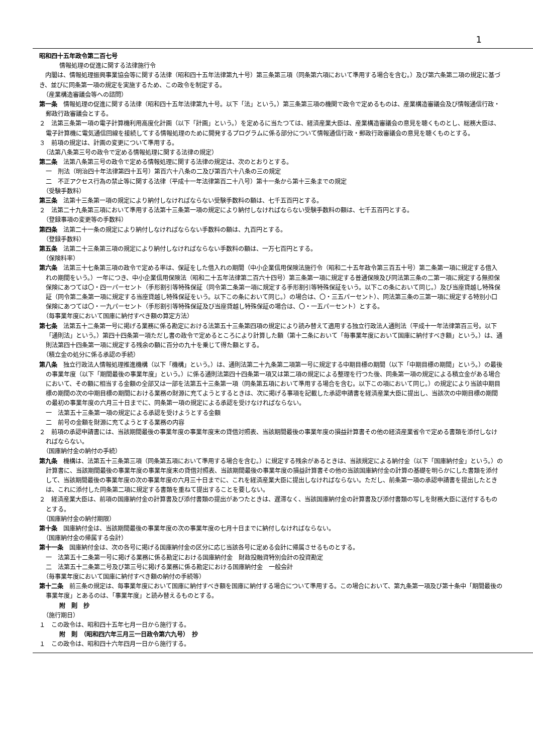1
昭和四十五年政令第二百七号
情報処理の促進に関する法律施行令
　内閣は、情報処理振興事業協会等に関する法律（昭和四十五年法律第九十号）第三条第三項（同条第六項において準用する場合を含む。）及び第六条第二項の規定に基づき、並びに同条第一項の規定を実施するため、この政令を制定する。
（産業構造審議会等への諮問）
第一条　情報処理の促進に関する法律（昭和四十五年法律第九十号。以下「法」という。）第三条第三項の機関で政令で定めるものは、産業構造審議会及び情報通信行政・郵政行政審議会とする。
２　法第三条第一項の電子計算機利用高度化計画（以下「計画」という。）を定めるに当たつては、経済産業大臣は、産業構造審議会の意見を聴くものとし、総務大臣は、電子計算機に電気通信回線を接続してする情報処理のために開発するプログラムに係る部分について情報通信行政・郵政行政審議会の意見を聴くものとする。
３　前項の規定は、計画の変更について準用する。
（法第八条第三号の政令で定める情報処理に関する法律の規定）
第二条　法第八条第三号の政令で定める情報処理に関する法律の規定は、次のとおりとする。
一　刑法（明治四十年法律第四十五号）第百六十八条の二及び第百六十八条の三の規定
二　不正アクセス行為の禁止等に関する法律（平成十一年法律第百二十八号）第十一条から第十三条までの規定
（受験手数料）
第三条　法第十三条第一項の規定により納付しなければならない受験手数料の額は、七千五百円とする。
２　法第二十九条第三項において準用する法第十三条第一項の規定により納付しなければならない受験手数料の額は、七千五百円とする。
（登録事項の変更等の手数料）
第四条　法第二十一条の規定により納付しなければならない手数料の額は、九百円とする。
（登録手数料）
第五条　法第二十三条第三項の規定により納付しなければならない手数料の額は、一万七百円とする。
（保険料率）
第六条　法第三十七条第三項の政令で定める率は、保証をした借入れの期間（中小企業信用保険法施行令（昭和二十五年政令第三百五十号）第二条第一項に規定する借入れの期間をいう。）一年につき、中小企業信用保険法（昭和二十五年法律第二百六十四号）第三条第一項に規定する普通保険及び同法第三条の二第一項に規定する無担保保険にあつては〇・四一パーセント（手形割引等特殊保証（同令第二条第一項に規定する手形割引等特殊保証をいう。以下この条において同じ。）及び当座貸越し特殊保証（同令第二条第一項に規定する当座貸越し特殊保証をいう。以下この条において同じ。）の場合は、〇・三五パーセント）、同法第三条の三第一項に規定する特別小口保険にあつては〇・一九パーセント（手形割引等特殊保証及び当座貸越し特殊保証の場合は、〇・一五パーセント）とする。
（毎事業年度において国庫に納付すべき額の算定方法）
第七条　法第五十二条第一号に掲げる業務に係る勘定における法第五十三条第四項の規定により読み替えて適用する独立行政法人通則法（平成十一年法律第百三号。以下「通則法」という。）第四十四条第一項ただし書の政令で定めるところにより計算した額（第十二条において「毎事業年度において国庫に納付すべき額」という。）は、通則法第四十四条第一項に規定する残余の額に百分の九十を乗じて得た額とする。
（積立金の処分に係る承認の手続）
第八条　独立行政法人情報処理推進機構（以下「機構」という。）は、通則法第二十九条第二項第一号に規定する中期目標の期間（以下「中期目標の期間」という。）の最後の事業年度（以下「期間最後の事業年度」という。）に係る通則法第四十四条第一項又は第二項の規定による整理を行つた後、同条第一項の規定による積立金がある場合において、その額に相当する金額の全部又は一部を法第五十三条第一項（同条第五項において準用する場合を含む。以下この項において同じ。）の規定により当該中期目標の期間の次の中期目標の期間における業務の財源に充てようとするときは、次に掲げる事項を記載した承認申請書を経済産業大臣に提出し、当該次の中期目標の期間の最初の事業年度の六月三十日までに、同条第一項の規定による承認を受けなければならない。
一　法第五十三条第一項の規定による承認を受けようとする金額
二　前号の金額を財源に充てようとする業務の内容
２　前項の承認申請書には、当該期間最後の事業年度の事業年度末の貸借対照表、当該期間最後の事業年度の損益計算書その他の経済産業省令で定める書類を添付しなければならない。
（国庫納付金の納付の手続）
第九条　機構は、法第五十三条第三項（同条第五項において準用する場合を含む。）に規定する残余があるときは、当該規定による納付金（以下「国庫納付金」という。）の計算書に、当該期間最後の事業年度の事業年度末の貸借対照表、当該期間最後の事業年度の損益計算書その他の当該国庫納付金の計算の基礎を明らかにした書類を添付して、当該期間最後の事業年度の次の事業年度の六月三十日までに、これを経済産業大臣に提出しなければならない。ただし、前条第一項の承認申請書を提出したときは、これに添付した同条第二項に規定する書類を重ねて提出することを要しない。
２　経済産業大臣は、前項の国庫納付金の計算書及び添付書類の提出があつたときは、遅滞なく、当該国庫納付金の計算書及び添付書類の写しを財務大臣に送付するものとする。
（国庫納付金の納付期限）
第十条　国庫納付金は、当該期間最後の事業年度の次の事業年度の七月十日までに納付しなければならない。
（国庫納付金の帰属する会計）
第十一条　国庫納付金は、次の各号に掲げる国庫納付金の区分に応じ当該各号に定める会計に帰属させるものとする。
一　法第五十二条第一号に掲げる業務に係る勘定における国庫納付金　財政投融資特別会計の投資勘定
二　法第五十二条第二号及び第三号に掲げる業務に係る勘定における国庫納付金　一般会計
（毎事業年度において国庫に納付すべき額の納付の手続等）
第十二条　前三条の規定は、毎事業年度において国庫に納付すべき額を国庫に納付する場合について準用する。この場合において、第九条第一項及び第十条中「期間最後の事業年度」とあるのは、「事業年度」と読み替えるものとする。
附　則　抄
（施行期日）
１　この政令は、昭和四十五年七月一日から施行する。
附　則　（昭和四六年三月三一日政令第六九号）　抄
１　この政令は、昭和四十六年四月一日から施行する。